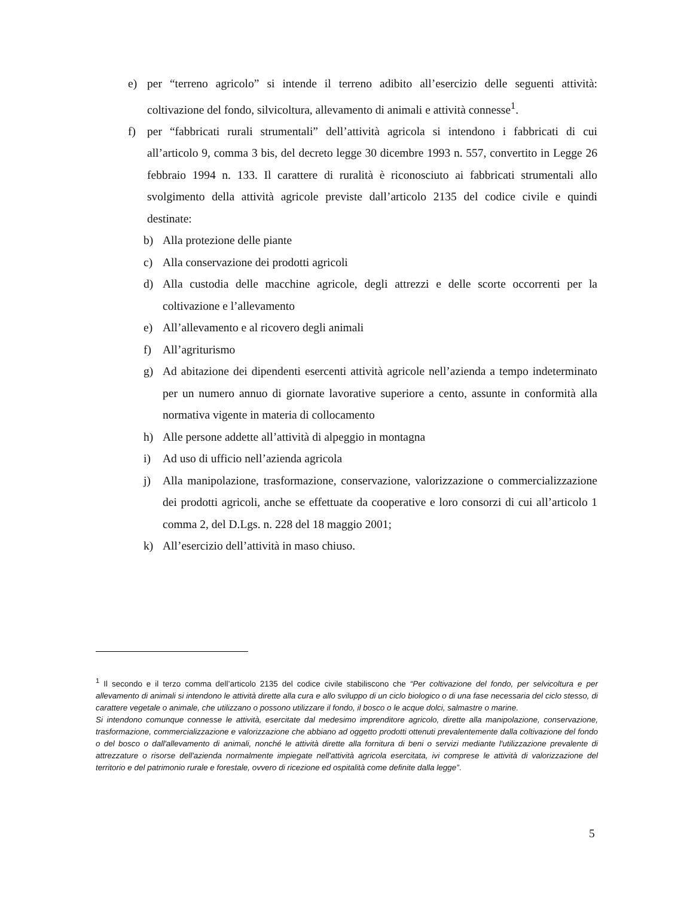e) per “terreno agricolo” si intende il terreno adibito all’esercizio delle seguenti attività: coltivazione del fondo, silvicoltura, allevamento di animali e attività connesse<sup>1</sup>.
f) per “fabbricati rurali strumentali” dell’attività agricola si intendono i fabbricati di cui all’articolo 9, comma 3 bis, del decreto legge 30 dicembre 1993 n. 557, convertito in Legge 26 febbraio 1994 n. 133. Il carattere di ruralità è riconosciuto ai fabbricati strumentali allo svolgimento della attività agricole previste dall’articolo 2135 del codice civile e quindi destinate:
b) Alla protezione delle piante
c) Alla conservazione dei prodotti agricoli
d) Alla custodia delle macchine agricole, degli attrezzi e delle scorte occorrenti per la coltivazione e l’allevamento
e) All’allevamento e al ricovero degli animali
f) All’agriturismo
g) Ad abitazione dei dipendenti esercenti attività agricole nell’azienda a tempo indeterminato per un numero annuo di giornate lavorative superiore a cento, assunte in conformità alla normativa vigente in materia di collocamento
h) Alle persone addette all’attività di alpeggio in montagna
i) Ad uso di ufficio nell’azienda agricola
j) Alla manipolazione, trasformazione, conservazione, valorizzazione o commercializzazione dei prodotti agricoli, anche se effettuate da cooperative e loro consorzi di cui all’articolo 1 comma 2, del D.Lgs. n. 228 del 18 maggio 2001;
k) All’esercizio dell’attività in maso chiuso.
<sup>1</sup> Il secondo e il terzo comma dell’articolo 2135 del codice civile stabiliscono che “Per coltivazione del fondo, per selvicoltura e per allevamento di animali si intendono le attività dirette alla cura e allo sviluppo di un ciclo biologico o di una fase necessaria del ciclo stesso, di carattere vegetale o animale, che utilizzano o possono utilizzare il fondo, il bosco o le acque dolci, salmastre o marine.
Si intendono comunque connesse le attività, esercitate dal medesimo imprenditore agricolo, dirette alla manipolazione, conservazione, trasformazione, commercializzazione e valorizzazione che abbiano ad oggetto prodotti ottenuti prevalentemente dalla coltivazione del fondo o del bosco o dall'allevamento di animali, nonché le attività dirette alla fornitura di beni o servizi mediante l'utilizzazione prevalente di attrezzature o risorse dell'azienda normalmente impiegate nell'attività agricola esercitata, ivi comprese le attività di valorizzazione del territorio e del patrimonio rurale e forestale, ovvero di ricezione ed ospitalità come definite dalla legge”.
5